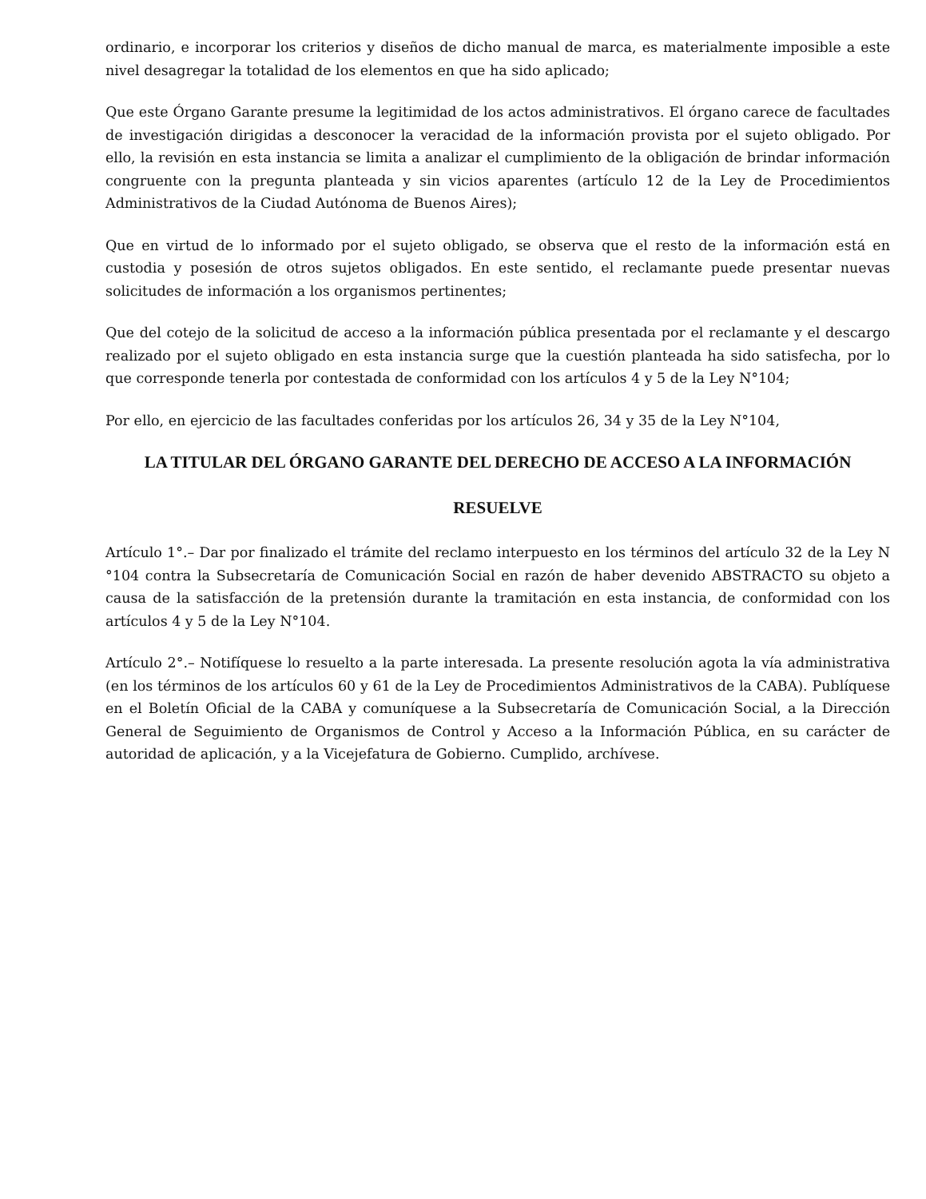ordinario, e incorporar los criterios y diseños de dicho manual de marca, es materialmente imposible a este nivel desagregar la totalidad de los elementos en que ha sido aplicado;
Que este Órgano Garante presume la legitimidad de los actos administrativos. El órgano carece de facultades de investigación dirigidas a desconocer la veracidad de la información provista por el sujeto obligado. Por ello, la revisión en esta instancia se limita a analizar el cumplimiento de la obligación de brindar información congruente con la pregunta planteada y sin vicios aparentes (artículo 12 de la Ley de Procedimientos Administrativos de la Ciudad Autónoma de Buenos Aires);
Que en virtud de lo informado por el sujeto obligado, se observa que el resto de la información está en custodia y posesión de otros sujetos obligados. En este sentido, el reclamante puede presentar nuevas solicitudes de información a los organismos pertinentes;
Que del cotejo de la solicitud de acceso a la información pública presentada por el reclamante y el descargo realizado por el sujeto obligado en esta instancia surge que la cuestión planteada ha sido satisfecha, por lo que corresponde tenerla por contestada de conformidad con los artículos 4 y 5 de la Ley N°104;
Por ello, en ejercicio de las facultades conferidas por los artículos 26, 34 y 35 de la Ley N°104,
LA TITULAR DEL ÓRGANO GARANTE DEL DERECHO DE ACCESO A LA INFORMACIÓN
RESUELVE
Artículo 1°.– Dar por finalizado el trámite del reclamo interpuesto en los términos del artículo 32 de la Ley N °104 contra la Subsecretaría de Comunicación Social en razón de haber devenido ABSTRACTO su objeto a causa de la satisfacción de la pretensión durante la tramitación en esta instancia, de conformidad con los artículos 4 y 5 de la Ley N°104.
Artículo 2°.– Notifíquese lo resuelto a la parte interesada. La presente resolución agota la vía administrativa (en los términos de los artículos 60 y 61 de la Ley de Procedimientos Administrativos de la CABA). Publíquese en el Boletín Oficial de la CABA y comuníquese a la Subsecretaría de Comunicación Social, a la Dirección General de Seguimiento de Organismos de Control y Acceso a la Información Pública, en su carácter de autoridad de aplicación, y a la Vicejefatura de Gobierno. Cumplido, archívese.